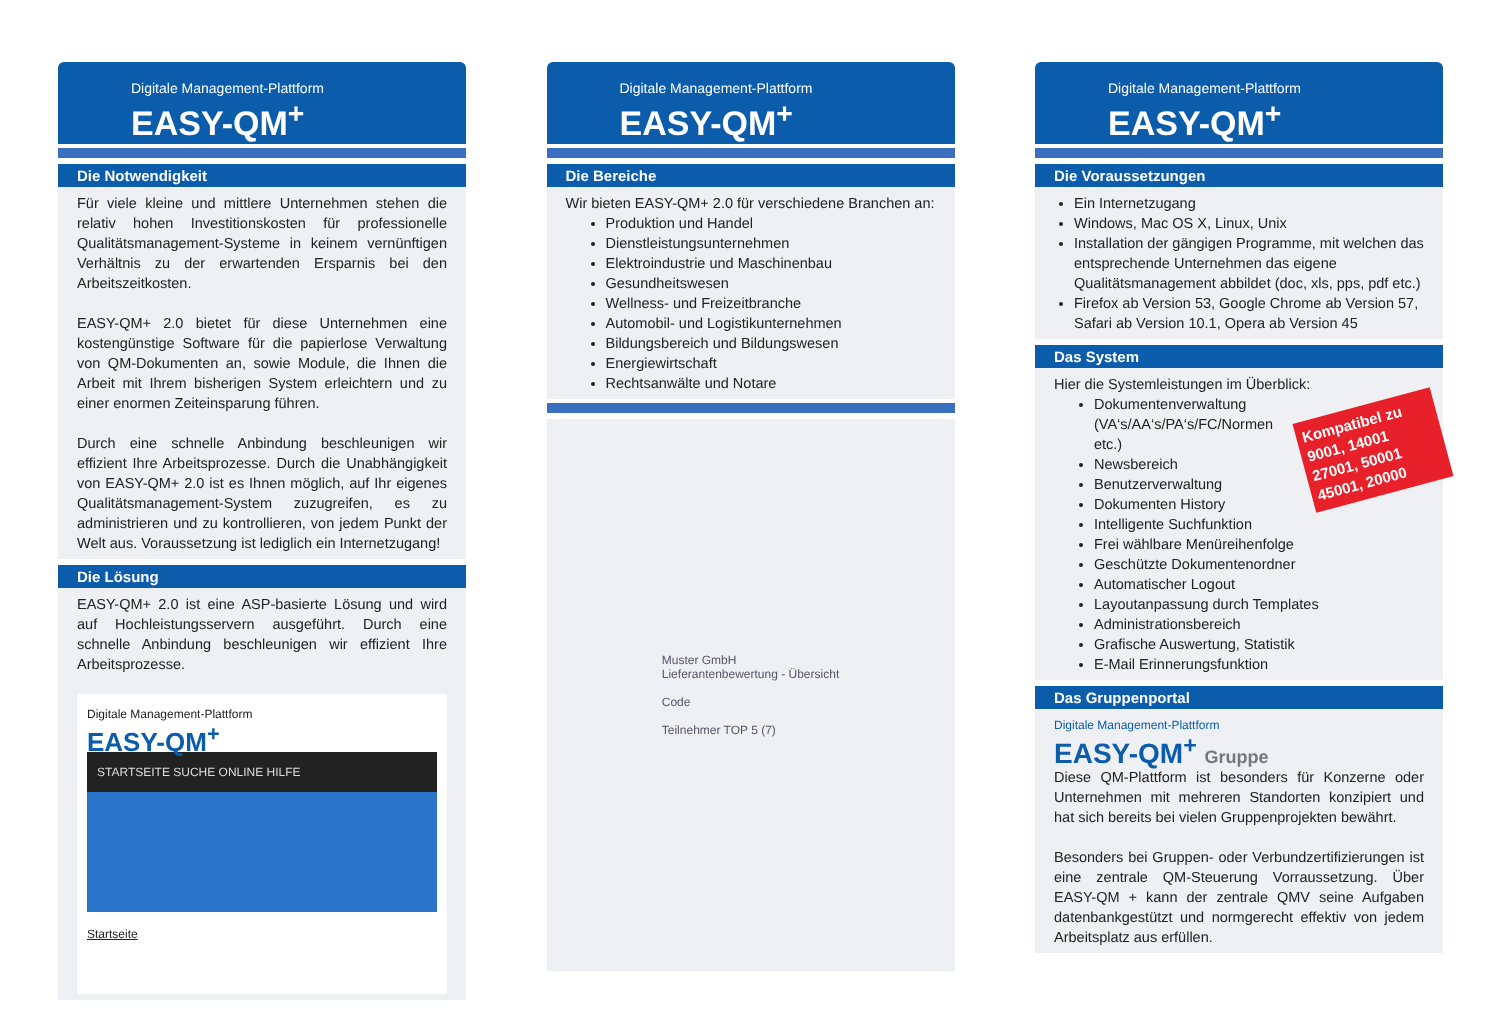Digitale Management-Plattform
EASY-QM<sup>+</sup>
Die Notwendigkeit
Für viele kleine und mittlere Unternehmen stehen die relativ hohen Investitionskosten für professionelle Qualitätsmanagement-Systeme in keinem vernünftigen Verhältnis zu der erwartenden Ersparnis bei den Arbeitszeitkosten.
EASY-QM+ 2.0 bietet für diese Unternehmen eine kostengünstige Software für die papierlose Verwaltung von QM-Dokumenten an, sowie Module, die Ihnen die Arbeit mit Ihrem bisherigen System erleichtern und zu einer enormen Zeiteinsparung führen.
Durch eine schnelle Anbindung beschleunigen wir effizient Ihre Arbeitsprozesse. Durch die Unabhängigkeit von EASY-QM+ 2.0 ist es Ihnen möglich, auf Ihr eigenes Qualitätsmanagement-System zuzugreifen, es zu administrieren und zu kontrollieren, von jedem Punkt der Welt aus. Voraussetzung ist lediglich ein Internetzugang!
Die Lösung
EASY-QM+ 2.0 ist eine ASP-basierte Lösung und wird auf Hochleistungsservern ausgeführt. Durch eine schnelle Anbindung beschleunigen wir effizient Ihre Arbeitsprozesse.
Digitale Management-Plattform
EASY-QM<sup>+</sup>
STARTSEITE SUCHE ONLINE HILFE
Startseite
Digitale Management-Plattform
EASY-QM<sup>+</sup>
Die Bereiche
Wir bieten EASY-QM+ 2.0 für verschiedene Branchen an:
Produktion und Handel
Dienstleistungsunternehmen
Elektroindustrie und Maschinenbau
Gesundheitswesen
Wellness- und Freizeitbranche
Automobil- und Logistikunternehmen
Bildungsbereich und Bildungswesen
Energiewirtschaft
Rechtsanwälte und Notare
Muster GmbH
Lieferantenbewertung - Übersicht
Code
Teilnehmer TOP 5 (7)
Digitale Management-Plattform
EASY-QM<sup>+</sup>
Die Voraussetzungen
Ein Internetzugang
Windows, Mac OS X, Linux, Unix
Installation der gängigen Programme, mit welchen das entsprechende Unternehmen das eigene Qualitätsmanagement abbildet (doc, xls, pps, pdf etc.)
Firefox ab Version 53, Google Chrome ab Version 57, Safari ab Version 10.1, Opera ab Version 45
Das System
Hier die Systemleistungen im Überblick:
Kompatibel zu 9001, 14001 27001, 50001 45001, 20000
Dokumentenverwaltung (VA‘s/AA‘s/PA‘s/FC/Normen etc.)
Newsbereich
Benutzerverwaltung
Dokumenten History
Intelligente Suchfunktion
Frei wählbare Menüreihenfolge
Geschützte Dokumentenordner
Automatischer Logout
Layoutanpassung durch Templates
Administrationsbereich
Grafische Auswertung, Statistik
E-Mail Erinnerungsfunktion
Das Gruppenportal
Digitale Management-Plattform
EASY-QM<sup>+</sup> Gruppe
Diese QM-Plattform ist besonders für Konzerne oder Unternehmen mit mehreren Standorten konzipiert und hat sich bereits bei vielen Gruppenprojekten bewährt.
Besonders bei Gruppen- oder Verbundzertifizierungen ist eine zentrale QM-Steuerung Vorraussetzung. Über EASY-QM + kann der zentrale QMV seine Aufgaben datenbankgestützt und normgerecht effektiv von jedem Arbeitsplatz aus erfüllen.